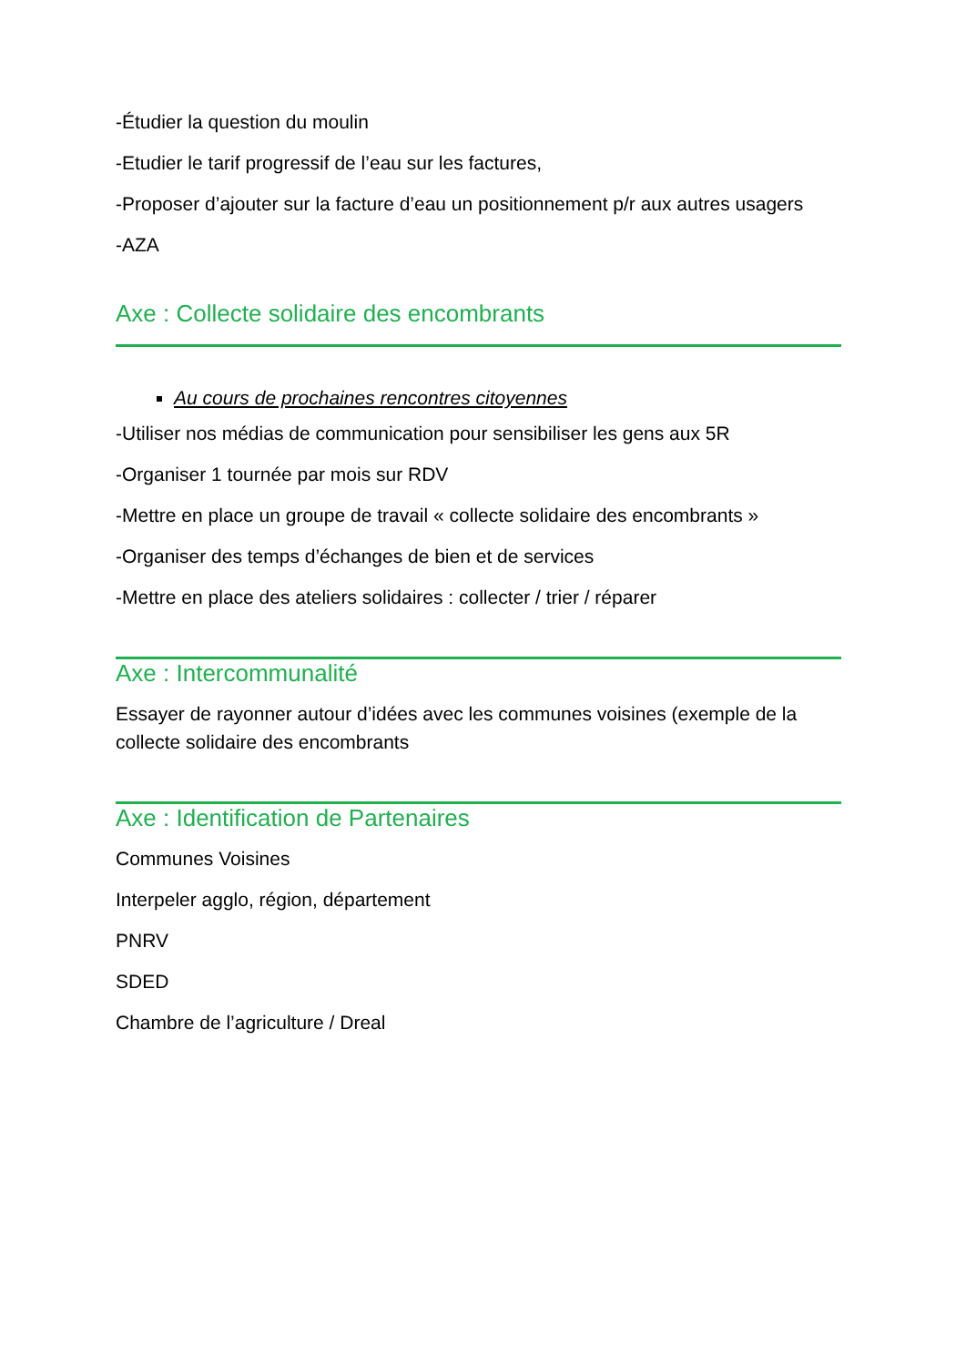-Étudier la question du moulin
-Etudier le tarif progressif de l’eau sur les factures,
-Proposer d’ajouter sur la facture d’eau un positionnement p/r aux autres usagers
-AZA
Axe : Collecte solidaire des encombrants
Au cours de prochaines rencontres citoyennes
-Utiliser nos médias de communication pour sensibiliser les gens aux 5R
-Organiser 1 tournée par mois sur RDV
-Mettre en place un groupe de travail « collecte solidaire des encombrants »
-Organiser des temps d’échanges de bien et de services
-Mettre en place des ateliers solidaires : collecter / trier / réparer
Axe : Intercommunalité
Essayer de rayonner autour d’idées avec les communes voisines (exemple de la collecte solidaire des encombrants
Axe : Identification de Partenaires
Communes Voisines
Interpeler agglo, région, département
PNRV
SDED
Chambre de l’agriculture / Dreal